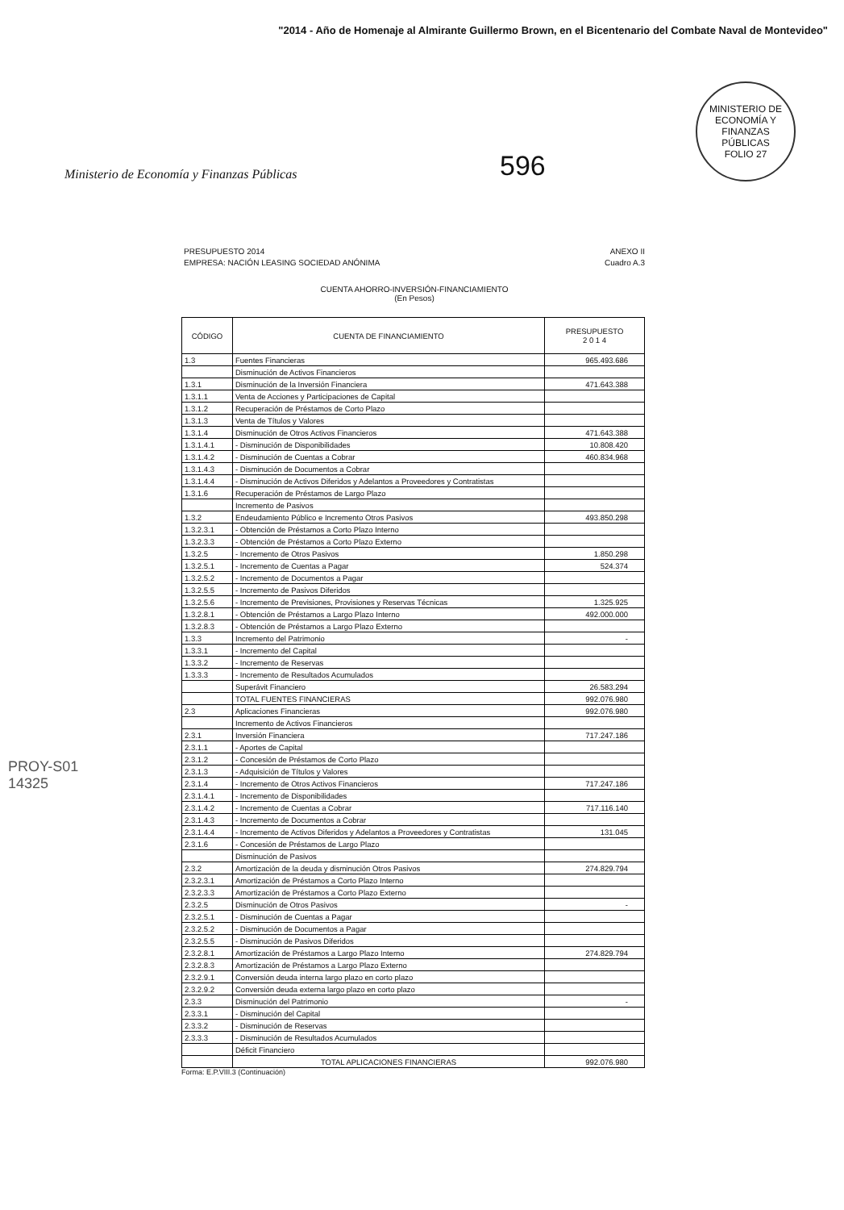"2014 - Año de Homenaje al Almirante Guillermo Brown, en el Bicentenario del Combate Naval de Montevideo"
Ministerio de Economía y Finanzas Públicas
596
MINISTERIO DE ECONOMÍA Y FINANZAS PÚBLICAS
FOLIO 27
PRESUPUESTO 2014
EMPRESA: NACIÓN LEASING SOCIEDAD ANÓNIMA
ANEXO II
Cuadro A.3
CUENTA AHORRO-INVERSIÓN-FINANCIAMIENTO
(En Pesos)
| CÓDIGO | CUENTA DE FINANCIAMIENTO | PRESUPUESTO 2 0 1 4 |
| --- | --- | --- |
| 1.3 | Fuentes Financieras | 965.493.686 |
| | Disminución de Activos Financieros | |
| 1.3.1 | Disminución de la Inversión Financiera | 471.643.388 |
| 1.3.1.1 | Venta de Acciones y Participaciones de Capital | |
| 1.3.1.2 | Recuperación de Préstamos de Corto Plazo | |
| 1.3.1.3 | Venta de Títulos y Valores | |
| 1.3.1.4 | Disminución de Otros Activos Financieros | 471.643.388 |
| 1.3.1.4.1 | - Disminución de Disponibilidades | 10.808.420 |
| 1.3.1.4.2 | - Disminución de Cuentas a Cobrar | 460.834.968 |
| 1.3.1.4.3 | - Disminución de Documentos a Cobrar | |
| 1.3.1.4.4 | - Disminución de Activos Diferidos y Adelantos a Proveedores y Contratistas | |
| 1.3.1.6 | Recuperación de Préstamos de Largo Plazo | |
| | Incremento de Pasivos | |
| 1.3.2 | Endeudamiento Público e Incremento Otros Pasivos | 493.850.298 |
| 1.3.2.3.1 | - Obtención de Préstamos a Corto Plazo Interno | |
| 1.3.2.3.3 | - Obtención de Préstamos a Corto Plazo Externo | |
| 1.3.2.5 | - Incremento de Otros Pasivos | 1.850.298 |
| 1.3.2.5.1 | - Incremento de Cuentas a Pagar | 524.374 |
| 1.3.2.5.2 | - Incremento de Documentos a Pagar | |
| 1.3.2.5.5 | - Incremento de Pasivos Diferidos | |
| 1.3.2.5.6 | - Incremento de Previsiones, Provisiones y Reservas Técnicas | 1.325.925 |
| 1.3.2.8.1 | - Obtención de Préstamos a Largo Plazo Interno | 492.000.000 |
| 1.3.2.8.3 | - Obtención de Préstamos a Largo Plazo Externo | |
| 1.3.3 | Incremento del Patrimonio | - |
| 1.3.3.1 | - Incremento del Capital | |
| 1.3.3.2 | - Incremento de Reservas | |
| 1.3.3.3 | - Incremento de Resultados Acumulados | |
| | Superávit Financiero | 26.583.294 |
| | TOTAL FUENTES FINANCIERAS | 992.076.980 |
| 2.3 | Aplicaciones Financieras | 992.076.980 |
| | Incremento de Activos Financieros | |
| 2.3.1 | Inversión Financiera | 717.247.186 |
| 2.3.1.1 | - Aportes de Capital | |
| 2.3.1.2 | - Concesión de Préstamos de Corto Plazo | |
| 2.3.1.3 | - Adquisición de Títulos y Valores | |
| 2.3.1.4 | - Incremento de Otros Activos Financieros | 717.247.186 |
| 2.3.1.4.1 | - Incremento de Disponibilidades | |
| 2.3.1.4.2 | - Incremento de Cuentas a Cobrar | 717.116.140 |
| 2.3.1.4.3 | - Incremento de Documentos a Cobrar | |
| 2.3.1.4.4 | - Incremento de Activos Diferidos y Adelantos a Proveedores y Contratistas | 131.045 |
| 2.3.1.6 | - Concesión de Préstamos de Largo Plazo | |
| | Disminución de Pasivos | |
| 2.3.2 | Amortización de la deuda y disminución Otros Pasivos | 274.829.794 |
| 2.3.2.3.1 | Amortización de Préstamos a Corto Plazo Interno | |
| 2.3.2.3.3 | Amortización de Préstamos a Corto Plazo Externo | |
| 2.3.2.5 | Disminución de Otros Pasivos | - |
| 2.3.2.5.1 | - Disminución de Cuentas a Pagar | |
| 2.3.2.5.2 | - Disminución de Documentos a Pagar | |
| 2.3.2.5.5 | - Disminución de Pasivos Diferidos | |
| 2.3.2.8.1 | Amortización de Préstamos a Largo Plazo Interno | 274.829.794 |
| 2.3.2.8.3 | Amortización de Préstamos a Largo Plazo Externo | |
| 2.3.2.9.1 | Conversión deuda interna largo plazo en corto plazo | |
| 2.3.2.9.2 | Conversión deuda externa largo plazo en corto plazo | |
| 2.3.3 | Disminución del Patrimonio | - |
| 2.3.3.1 | - Disminución del Capital | |
| 2.3.3.2 | - Disminución de Reservas | |
| 2.3.3.3 | - Disminución de Resultados Acumulados | |
| | Déficit Financiero | |
| | TOTAL APLICACIONES FINANCIERAS | 992.076.980 |
Forma: E.P.VIII.3 (Continuación)
PROY-S01
14325